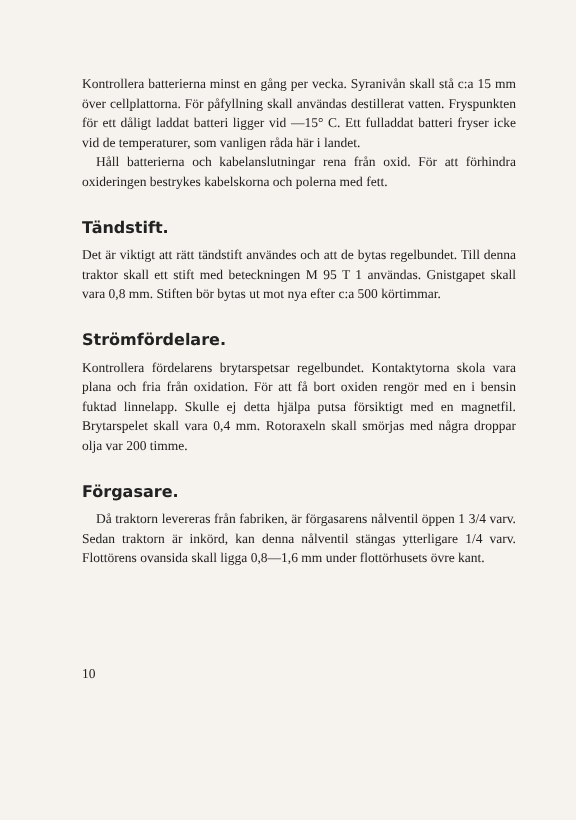Kontrollera batterierna minst en gång per vecka. Syranivån skall stå c:a 15 mm över cellplattorna. För påfyllning skall användas destillerat vatten. Fryspunkten för ett dåligt laddat batteri ligger vid —15° C. Ett fulladdat batteri fryser icke vid de temperaturer, som vanligen råda här i landet.
Håll batterierna och kabelanslutningar rena från oxid. För att förhindra oxideringen bestrykes kabelskorna och polerna med fett.
Tändstift.
Det är viktigt att rätt tändstift användes och att de bytas regelbundet. Till denna traktor skall ett stift med beteckningen M 95 T 1 användas. Gnistgapet skall vara 0,8 mm. Stiften bör bytas ut mot nya efter c:a 500 körtimmar.
Strömfördelare.
Kontrollera fördelarens brytarspetsar regelbundet. Kontaktytorna skola vara plana och fria från oxidation. För att få bort oxiden rengör med en i bensin fuktad linnelapp. Skulle ej detta hjälpa putsa försiktigt med en magnetfil. Brytarspelet skall vara 0,4 mm. Rotoraxeln skall smörjas med några droppar olja var 200 timme.
Förgasare.
Då traktorn levereras från fabriken, är förgasarens nålventil öppen 1 3/4 varv. Sedan traktorn är inkörd, kan denna nålventil stängas ytterligare 1/4 varv. Flottörens ovansida skall ligga 0,8—1,6 mm under flottörhusets övre kant.
10